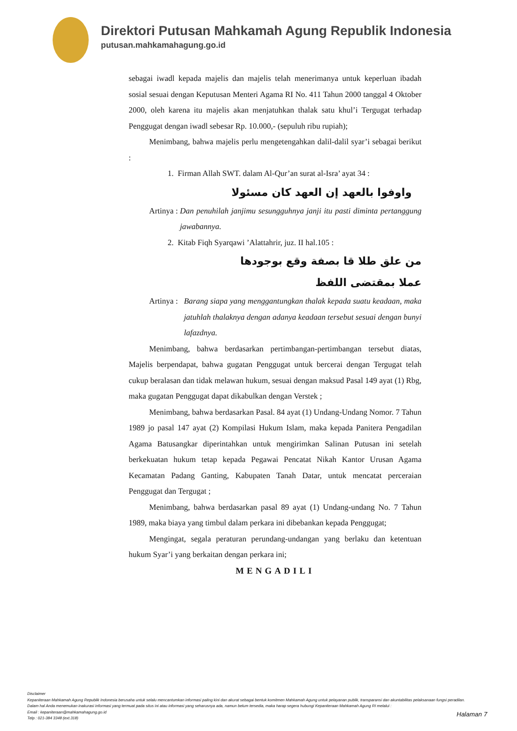Direktori Putusan Mahkamah Agung Republik Indonesia
putusan.mahkamahagung.go.id
sebagai iwadl kepada majelis dan majelis telah menerimanya untuk keperluan ibadah sosial sesuai dengan Keputusan Menteri Agama RI No. 411 Tahun 2000 tanggal 4 Oktober 2000, oleh karena itu majelis akan menjatuhkan thalak satu khul’i Tergugat terhadap Penggugat dengan iwadl sebesar Rp. 10.000,- (sepuluh ribu rupiah);
Menimbang, bahwa majelis perlu mengetengahkan dalil-dalil syar’i sebagai berikut :
1. Firman Allah SWT. dalam Al-Qur’an surat al-Isra’ ayat 34 :
واوفوا بالعهد إن العهد كان مسئولا
Artinya : Dan penuhilah janjimu sesungguhnya janji itu pasti diminta pertanggung jawabannya.
2. Kitab Fiqh Syarqawi ’Alattahrir, juz. II hal.105 :
من علق طلا قا بصفة وقع بوجودها
عملا بمقتضى اللفظ
Artinya : Barang siapa yang menggantungkan thalak kepada suatu keadaan, maka jatuhlah thalaknya dengan adanya keadaan tersebut sesuai dengan bunyi lafazdnya.
Menimbang, bahwa berdasarkan pertimbangan-pertimbangan tersebut diatas, Majelis berpendapat, bahwa gugatan Penggugat untuk bercerai dengan Tergugat telah cukup beralasan dan tidak melawan hukum, sesuai dengan maksud Pasal 149 ayat (1) Rbg, maka gugatan Penggugat dapat dikabulkan dengan Verstek ;
Menimbang, bahwa berdasarkan Pasal. 84 ayat (1) Undang-Undang Nomor. 7 Tahun 1989 jo pasal 147 ayat (2) Kompilasi Hukum Islam, maka kepada Panitera Pengadilan Agama Batusangkar diperintahkan untuk mengirimkan Salinan Putusan ini setelah berkekuatan hukum tetap kepada Pegawai Pencatat Nikah Kantor Urusan Agama Kecamatan Padang Ganting, Kabupaten Tanah Datar, untuk mencatat perceraian Penggugat dan Tergugat ;
Menimbang, bahwa berdasarkan pasal 89 ayat (1) Undang-undang No. 7 Tahun 1989, maka biaya yang timbul dalam perkara ini dibebankan kepada Penggugat;
Mengingat, segala peraturan perundang-undangan yang berlaku dan ketentuan hukum Syar’i yang berkaitan dengan perkara ini;
MENGADILI
Disclaimer
Kepaniteraan Mahkamah Agung Republik Indonesia berusaha untuk selalu mencantumkan informasi paling kini dan akurat sebagai bentuk komitmen Mahkamah Agung untuk pelayanan publik, transparansi dan akuntabilitas pelaksanaan fungsi peradilan.
Dalam hal Anda menemukan inakurasi informasi yang termuat pada situs ini atau informasi yang seharusnya ada, namun belum tersedia, maka harap segera hubungi Kepaniteraan Mahkamah Agung RI melalui :
Email : kepaniteraan@mahkamahagung.go.id
Telp : 021-384 3348 (ext.318)
Halaman 7